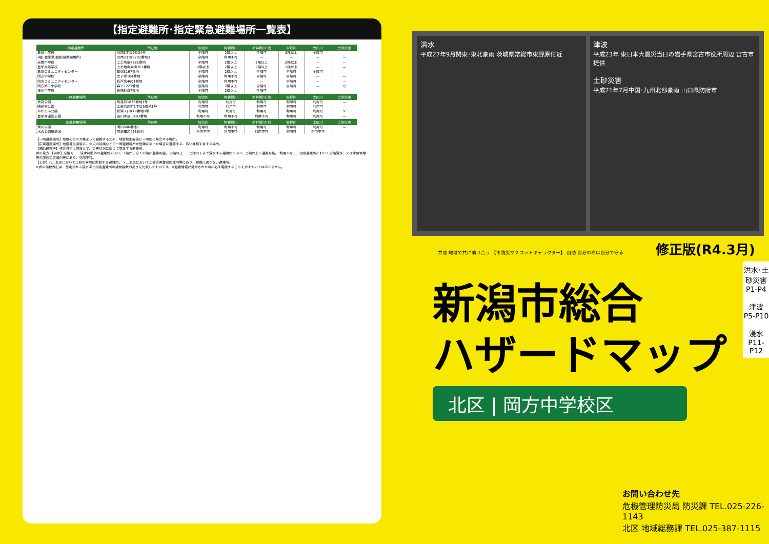【指定避難所･指定緊急避難場所一覧表】
| 指定避難所 | 所在地 | 加治川 | 阿賀野川 | 新井郷川･他 | 安野川 | 太田川 | 土砂災害 |
| --- | --- | --- | --- | --- | --- | --- | --- |
| 葛塚小学校 | 川西3丁目9番24号 | 全階可 | 2階以上 | 全階可 | 2階以上 | 全階可 | — |
| (補) 豊栄武道館(補助避難所) | 川西3丁目5202番地3 | 全階可 | 利用不可 | — | — | — | — |
| 光晴中学校 | 上土地亀4981番地 | 全階可 | 2階以上 | 2階以上 | 2階以上 | — | — |
| 豊栄高等学校 | 上土地亀大曲761番地 | 2階以上 | 2階以上 | 2階以上 | 2階以上 | — | — |
| 葛塚コミュニティセンター | 葛塚3197番地 | 全階可 | 2階以上 | 全階可 | 全階可 | 全階可 | — |
| 岡方中学校 | 太子堂104番地 | 全階可 | 利用不可 | 全階可 | 全階可 | — | — |
| 岡方コミュニティセンター | 長戸呂4601番地 | 全階可 | 利用不可 | — | 全階可 | — | — |
| 岡方第二小学校 | 森下1223番地 | 全階可 | 2階以上 | 全階可 | 全階可 | — | ○ |
| 濁川中学校 | 新崎5437番地 | 全階可 | 2階以上 | 全階可 | — | — | — |
| 一時避難場所 | 所在地 | 加治川 | 阿賀野川 | 新井郷川･他 | 安野川 | 太田川 | 土砂災害 |
| 島見公園 | 島見町1876番地1号 | 利用可 | 利用可 | 利用可 | 利用可 | 利用可 | — |
| 陽光南公園 | 太夫浜新町1丁目5番地1号 | 利用可 | 利用可 | 利用可 | 利用可 | 利用可 | — |
| あかしあ公園 | 松浜3丁目19番地8号 | 利用可 | 利用可 | 利用可 | 利用可 | 利用可 | × |
| 豊栄南運動公園 | 嘉山字嘉山493番地 | 利用不可 | 利用不可 | 利用不可 | 利用可 | 利用可 | — |
| 広域避難場所 | 所在地 | 加治川 | 阿賀野川 | 新井郷川･他 | 安野川 | 太田川 | 土砂災害 |
| 濁川公園 | 濁川686番地1 | 利用可 | 利用不可 | 利用可 | 利用可 | 利用可 | — |
| 水の公園福島潟 | 前新田乙493番地 | 利用不可 | 利用不可 | 利用不可 | 利用可 | 利用不可 | — |
【一時避難場所】地域の方々が集まって避難するため、地震発生直後に一時的に集合する場所。
【広域避難場所】地震発生直後に、火災の延焼などで一時避難場所が危険になった場合に避難する、広い面積を有する場所。
【補助避難所】発災当初は開設せず、災害状況に応じて開設する避難所。
表の見方 【洪水】全階可……浸水範囲外の避難所であり、1階から全ての階に避難可能。 ○階以上……○階の下まで浸水する避難所であり、○階以上に避難可能。 利用不可……指定避難所において全階浸水、又は家屋倒壊等氾濫想定区域内等にあり、利用不可。
【土砂】○…北区において土砂災害時に開設する避難所。 ×…北区において土砂災害警戒区域内等にあり、避難に適さない避難所。
※表の階数表記は、想定される浸水深と指定避難所の建物階数の高さを比較したものです。※避難情報が発令された時に必ず開設することを示すものではありません。
洪水
平成27年9月関東･東北豪雨 茨城県常総市東野原付近
津波
平成23年 東日本大震災当日の岩手県宮古市役所周辺 宮古市提供
土砂災害
平成21年7月中国･九州北部豪雨 山口県防府市
共助 地域で共に助け合う 【市防災マスコットキャラクター】 自助 自分の命は自分で守る 修正版(R4.3月)
新潟市総合
ハザードマップ
北区 | 岡方中学校区
洪水･土砂災害
P1-P4
津波
P5-P10
浸水
P11-P12
お問い合わせ先
危機管理防災局 防災課 TEL.025-226-1143
北区 地域総務課 TEL.025-387-1115